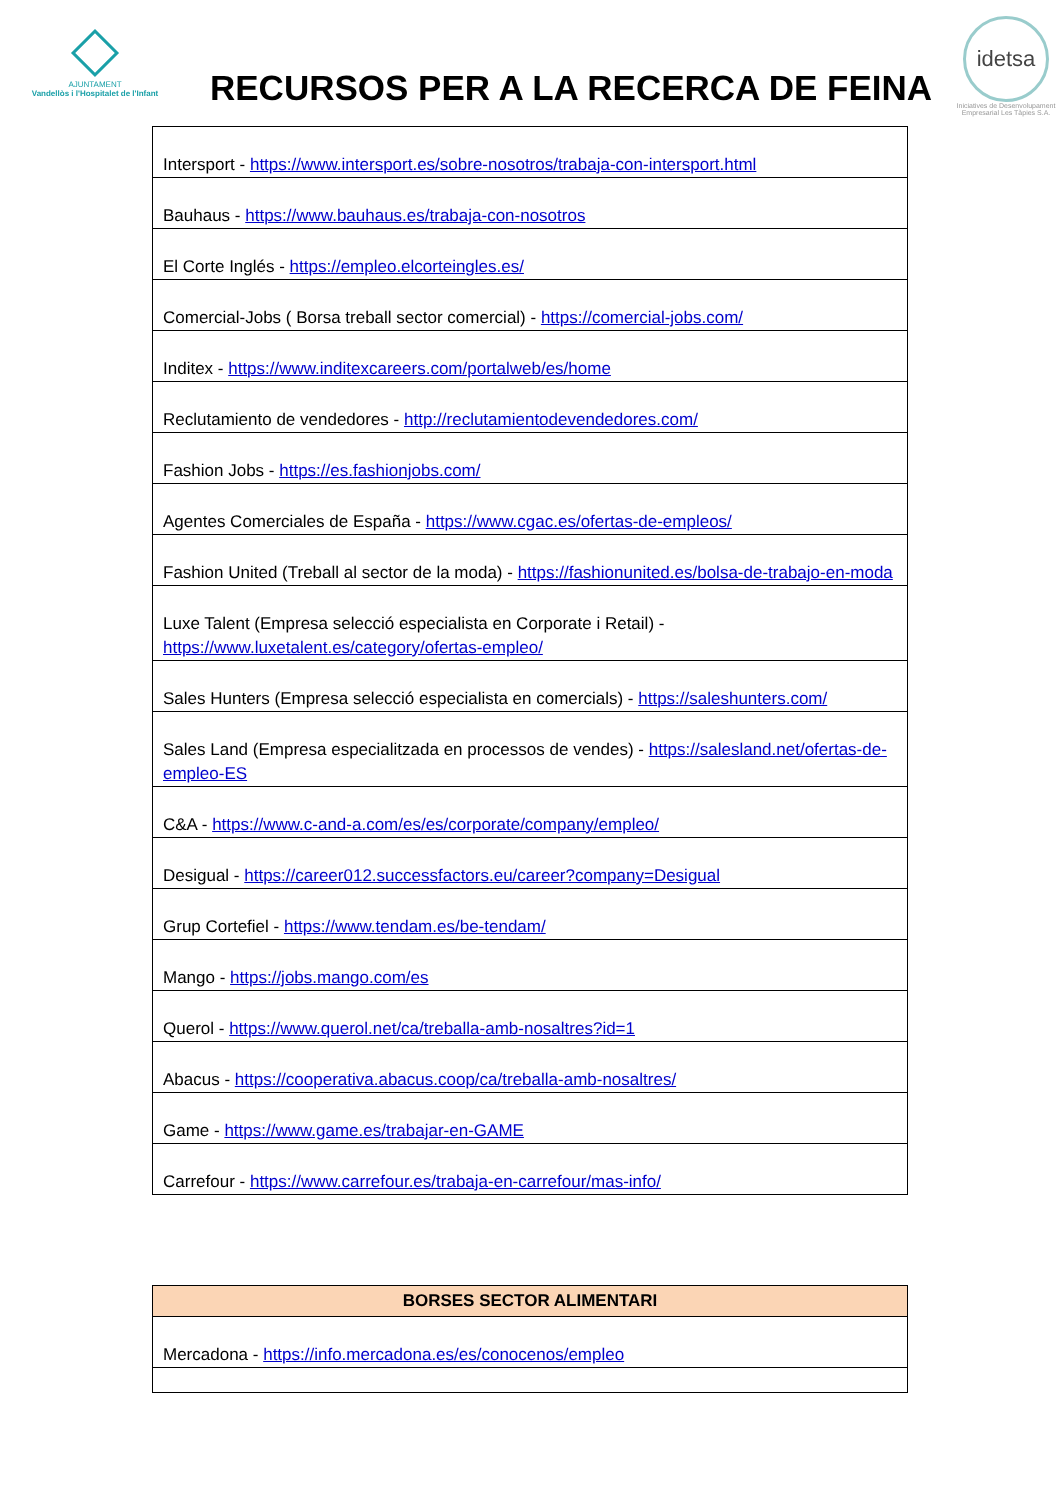AJUNTAMENT
Vandellòs i l'Hospitalet de l'Infant
RECURSOS PER A LA RECERCA DE FEINA
idetsa
Iniciatives de Desenvolupament
Empresarial Les Tàpies S.A.
| Intersport - https://www.intersport.es/sobre-nosotros/trabaja-con-intersport.html |
| Bauhaus - https://www.bauhaus.es/trabaja-con-nosotros |
| El Corte Inglés - https://empleo.elcorteingles.es/ |
| Comercial-Jobs ( Borsa treball sector comercial) - https://comercial-jobs.com/ |
| Inditex - https://www.inditexcareers.com/portalweb/es/home |
| Reclutamiento de vendedores - http://reclutamientodevendedores.com/ |
| Fashion Jobs - https://es.fashionjobs.com/ |
| Agentes Comerciales de España - https://www.cgac.es/ofertas-de-empleos/ |
| Fashion United (Treball al sector de la moda) - https://fashionunited.es/bolsa-de-trabajo-en-moda |
| Luxe Talent (Empresa selecció especialista en Corporate i Retail) - https://www.luxetalent.es/category/ofertas-empleo/ |
| Sales Hunters (Empresa selecció especialista en comercials) - https://saleshunters.com/ |
| Sales Land (Empresa especialitzada en processos de vendes) - https://salesland.net/ofertas-de-empleo-ES |
| C&A - https://www.c-and-a.com/es/es/corporate/company/empleo/ |
| Desigual - https://career012.successfactors.eu/career?company=Desigual |
| Grup Cortefiel - https://www.tendam.es/be-tendam/ |
| Mango - https://jobs.mango.com/es |
| Querol - https://www.querol.net/ca/treballa-amb-nosaltres?id=1 |
| Abacus - https://cooperativa.abacus.coop/ca/treballa-amb-nosaltres/ |
| Game - https://www.game.es/trabajar-en-GAME |
| Carrefour - https://www.carrefour.es/trabaja-en-carrefour/mas-info/ |
| BORSES SECTOR ALIMENTARI |
| --- |
| Mercadona - https://info.mercadona.es/es/conocenos/empleo |